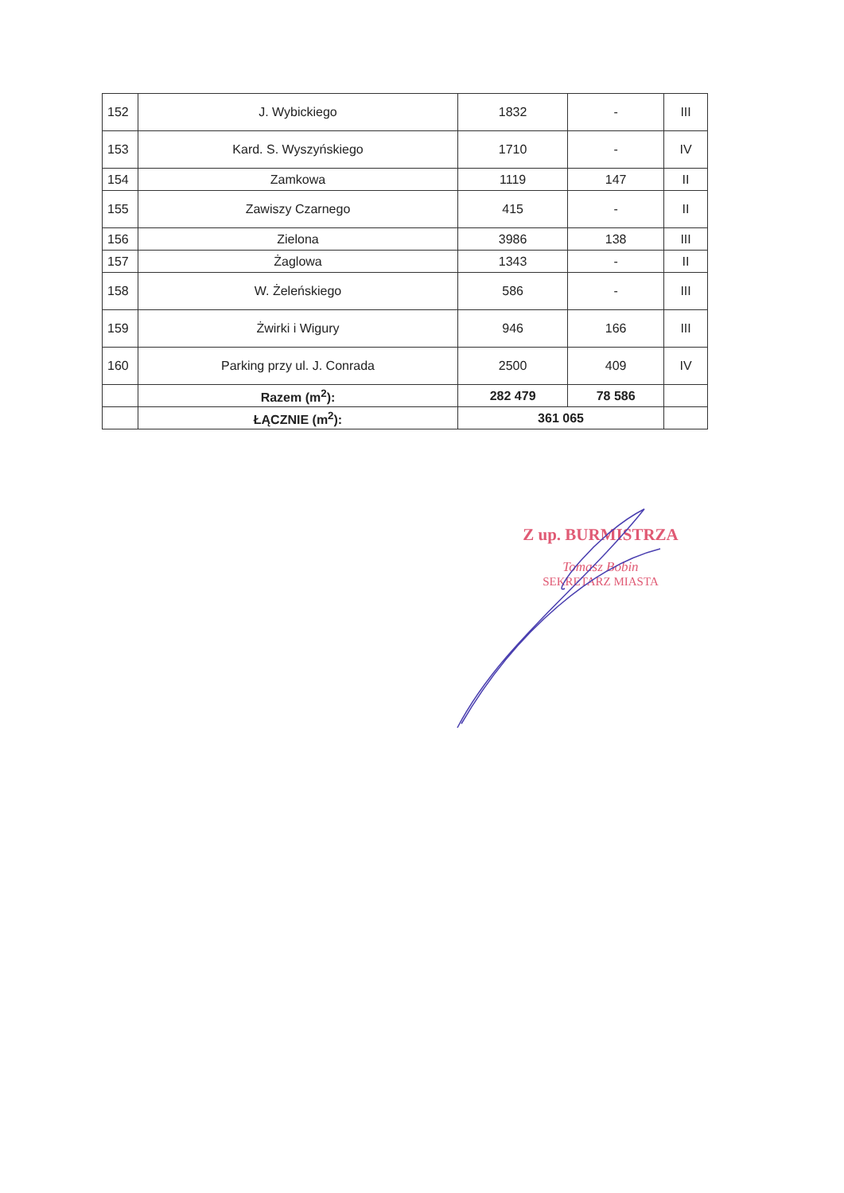| 152 | J. Wybickiego | 1832 | - | III |
| 153 | Kard. S. Wyszyńskiego | 1710 | - | IV |
| 154 | Zamkowa | 1119 | 147 | II |
| 155 | Zawiszy Czarnego | 415 | - | II |
| 156 | Zielona | 3986 | 138 | III |
| 157 | Żaglowa | 1343 | - | II |
| 158 | W. Żeleńskiego | 586 | - | III |
| 159 | Żwirki i Wigury | 946 | 166 | III |
| 160 | Parking przy ul. J. Conrada | 2500 | 409 | IV |
| | Razem (m<sup>2</sup>): | 282 479 | 78 586 | |
| | ŁĄCZNIE (m<sup>2</sup>): | 361 065 | | |
Z up. BURMISTRZA
Tomasz Bobin
SEKRETARZ MIASTA